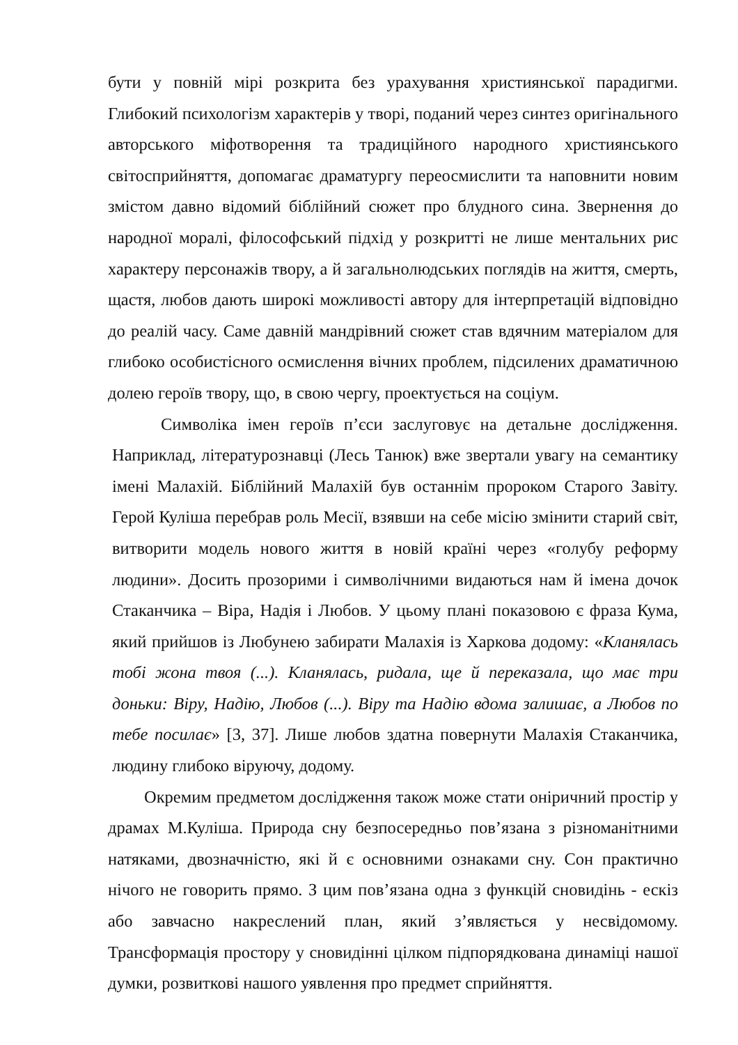бути у повній мірі розкрита без урахування християнської парадигми. Глибокий психологізм характерів у творі, поданий через синтез оригінального авторського міфотворення та традиційного народного християнського світосприйняття, допомагає драматургу переосмислити та наповнити новим змістом давно відомий біблійний сюжет про блудного сина. Звернення до народної моралі, філософський підхід у розкритті не лише ментальних рис характеру персонажів твору, а й загальнолюдських поглядів на життя, смерть, щастя, любов дають широкі можливості автору для інтерпретацій відповідно до реалій часу. Саме давній мандрівний сюжет став вдячним матеріалом для глибоко особистісного осмислення вічних проблем, підсилених драматичною долею героїв твору, що, в свою чергу, проектується на соціум.
Символіка імен героїв п’єси заслуговує на детальне дослідження. Наприклад, літературознавці (Лесь Танюк) вже звертали увагу на семантику імені Малахій. Біблійний Малахій був останнім пророком Старого Завіту. Герой Куліша перебрав роль Месії, взявши на себе місію змінити старий світ, витворити модель нового життя в новій країні через «голубу реформу людини». Досить прозорими і символічними видаються нам й імена дочок Стаканчика – Віра, Надія і Любов. У цьому плані показовою є фраза Кума, який прийшов із Любунею забирати Малахія із Харкова додому: «Кланялась тобі жона твоя (...). Кланялась, ридала, ще й переказала, що має три доньки: Віру, Надію, Любов (...). Віру та Надію вдома залишає, а Любов по тебе посилає» [3, 37]. Лише любов здатна повернути Малахія Стаканчика, людину глибоко віруючу, додому.
Окремим предметом дослідження також може стати оніричний простір у драмах М.Куліша. Природа сну безпосередньо пов’язана з різноманітними натяками, двозначністю, які й є основними ознаками сну. Сон практично нічого не говорить прямо. З цим пов’язана одна з функцій сновидінь - ескіз або завчасно накреслений план, який з’являється у несвідомому. Трансформація простору у сновидінні цілком підпорядкована динаміці нашої думки, розвиткові нашого уявлення про предмет сприйняття.